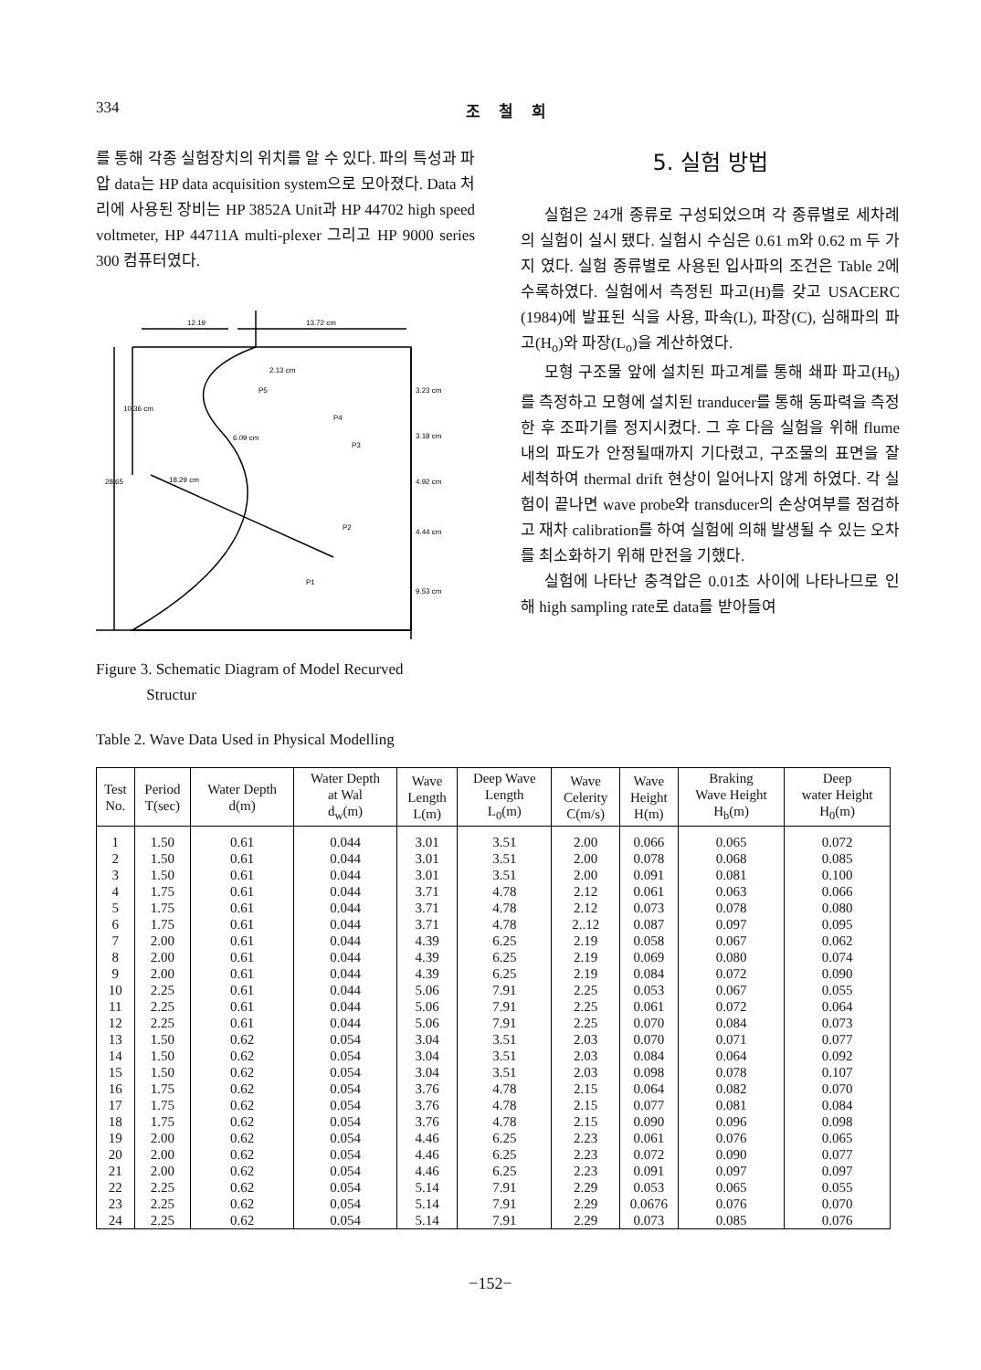334 조 철 희
를 통해 각종 실험장치의 위치를 알 수 있다. 파의 특성과 파압 data는 HP data acquisition system으로 모아졌다. Data 처리에 사용된 장비는 HP 3852A Unit과 HP 44702 high speed voltmeter, HP 44711A multi-plexer 그리고 HP 9000 series 300 컴퓨터였다.
12.19
13.72 cm
2.13 cm
6.09 cm
18.29 cm
P5
P4
P3
P2
P1
10.36 cm
28.65
3.23 cm
3.18 cm
4.92 cm
4.44 cm
9.53 cm
Figure 3. Schematic Diagram of Model Recurved
Structur
5. 실험 방법
실험은 24개 종류로 구성되었으며 각 종류별로 세차례의 실험이 실시 됐다. 실험시 수심은 0.61 m와 0.62 m 두 가지 였다. 실험 종류별로 사용된 입사파의 조건은 Table 2에 수록하였다. 실험에서 측정된 파고(H)를 갖고 USACERC (1984)에 발표된 식을 사용, 파속(L), 파장(C), 심해파의 파고(H<sub>o</sub>)와 파장(L<sub>o</sub>)을 계산하였다.
모형 구조물 앞에 설치된 파고계를 통해 쇄파 파고(H<sub>b</sub>)를 측정하고 모형에 설치된 tranducer를 통해 동파력을 측정한 후 조파기를 정지시켰다. 그 후 다음 실험을 위해 flume 내의 파도가 안정될때까지 기다렸고, 구조물의 표면을 잘 세척하여 thermal drift 현상이 일어나지 않게 하였다. 각 실험이 끝나면 wave probe와 transducer의 손상여부를 점검하고 재차 calibration를 하여 실험에 의해 발생될 수 있는 오차를 최소화하기 위해 만전을 기했다.
실험에 나타난 충격압은 0.01초 사이에 나타나므로 인해 high sampling rate로 data를 받아들여
Table 2. Wave Data Used in Physical Modelling
| Test No. | Period T(sec) | Water Depth d(m) | Water Depth at Wal d<sub>w</sub>(m) | Wave Length L(m) | Deep Wave Length L<sub>0</sub>(m) | Wave Celerity C(m/s) | Wave Height H(m) | Braking Wave Height H<sub>b</sub>(m) | Deep water Height H<sub>0</sub>(m) |
| --- | --- | --- | --- | --- | --- | --- | --- | --- | --- |
| 1 | 1.50 | 0.61 | 0.044 | 3.01 | 3.51 | 2.00 | 0.066 | 0.065 | 0.072 |
| 2 | 1.50 | 0.61 | 0.044 | 3.01 | 3.51 | 2.00 | 0.078 | 0.068 | 0.085 |
| 3 | 1.50 | 0.61 | 0.044 | 3.01 | 3.51 | 2.00 | 0.091 | 0.081 | 0.100 |
| 4 | 1.75 | 0.61 | 0.044 | 3.71 | 4.78 | 2.12 | 0.061 | 0.063 | 0.066 |
| 5 | 1.75 | 0.61 | 0.044 | 3.71 | 4.78 | 2.12 | 0.073 | 0.078 | 0.080 |
| 6 | 1.75 | 0.61 | 0.044 | 3.71 | 4.78 | 2..12 | 0.087 | 0.097 | 0.095 |
| 7 | 2.00 | 0.61 | 0.044 | 4.39 | 6.25 | 2.19 | 0.058 | 0.067 | 0.062 |
| 8 | 2.00 | 0.61 | 0.044 | 4.39 | 6.25 | 2.19 | 0.069 | 0.080 | 0.074 |
| 9 | 2.00 | 0.61 | 0.044 | 4.39 | 6.25 | 2.19 | 0.084 | 0.072 | 0.090 |
| 10 | 2.25 | 0.61 | 0.044 | 5.06 | 7.91 | 2.25 | 0.053 | 0.067 | 0.055 |
| 11 | 2.25 | 0.61 | 0.044 | 5.06 | 7.91 | 2.25 | 0.061 | 0.072 | 0.064 |
| 12 | 2.25 | 0.61 | 0.044 | 5.06 | 7.91 | 2.25 | 0.070 | 0.084 | 0.073 |
| 13 | 1.50 | 0.62 | 0.054 | 3.04 | 3.51 | 2.03 | 0.070 | 0.071 | 0.077 |
| 14 | 1.50 | 0.62 | 0.054 | 3.04 | 3.51 | 2.03 | 0.084 | 0.064 | 0.092 |
| 15 | 1.50 | 0.62 | 0.054 | 3.04 | 3.51 | 2.03 | 0.098 | 0.078 | 0.107 |
| 16 | 1.75 | 0.62 | 0.054 | 3.76 | 4.78 | 2.15 | 0.064 | 0.082 | 0.070 |
| 17 | 1.75 | 0.62 | 0.054 | 3.76 | 4.78 | 2.15 | 0.077 | 0.081 | 0.084 |
| 18 | 1.75 | 0.62 | 0.054 | 3.76 | 4.78 | 2.15 | 0.090 | 0.096 | 0.098 |
| 19 | 2.00 | 0.62 | 0.054 | 4.46 | 6.25 | 2.23 | 0.061 | 0.076 | 0.065 |
| 20 | 2.00 | 0.62 | 0.054 | 4.46 | 6.25 | 2.23 | 0.072 | 0.090 | 0.077 |
| 21 | 2.00 | 0.62 | 0.054 | 4.46 | 6.25 | 2.23 | 0.091 | 0.097 | 0.097 |
| 22 | 2.25 | 0.62 | 0.054 | 5.14 | 7.91 | 2.29 | 0.053 | 0.065 | 0.055 |
| 23 | 2.25 | 0.62 | 0.054 | 5.14 | 7.91 | 2.29 | 0.0676 | 0.076 | 0.070 |
| 24 | 2.25 | 0.62 | 0.054 | 5.14 | 7.91 | 2.29 | 0.073 | 0.085 | 0.076 |
−152−